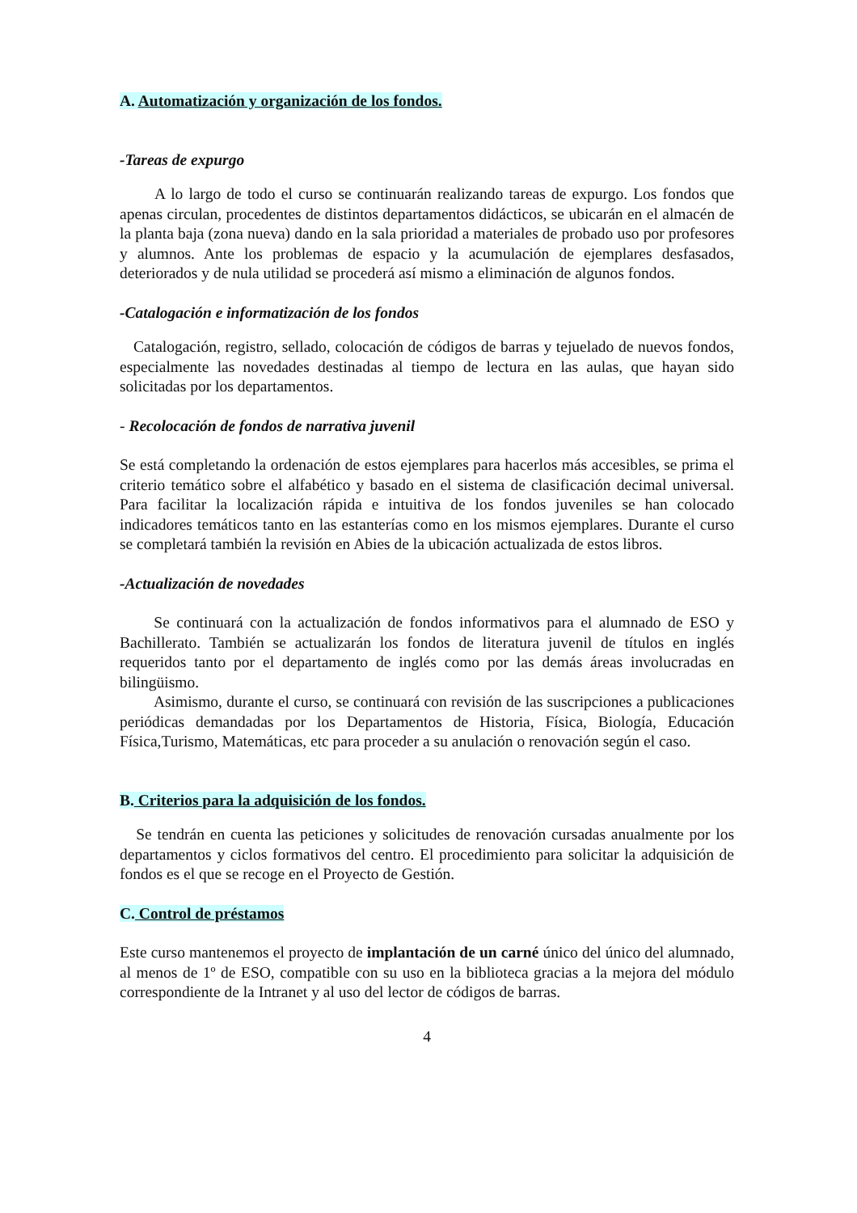A. Automatización y organización de los fondos.
-Tareas de expurgo
A lo largo de todo el curso se continuarán realizando tareas de expurgo. Los fondos que apenas circulan, procedentes de distintos departamentos didácticos, se ubicarán en el almacén de la planta baja (zona nueva) dando en la sala prioridad a materiales de probado uso por profesores y alumnos. Ante los problemas de espacio y la acumulación de ejemplares desfasados, deteriorados y de nula utilidad se procederá así mismo a eliminación de algunos fondos.
-Catalogación e informatización de los fondos
Catalogación, registro, sellado, colocación de códigos de barras y tejuelado de nuevos fondos, especialmente las novedades destinadas al tiempo de lectura en las aulas, que hayan sido solicitadas por los departamentos.
- Recolocación de fondos de narrativa juvenil
Se está completando la ordenación de estos ejemplares para hacerlos más accesibles, se prima el criterio temático sobre el alfabético y basado en el sistema de clasificación decimal universal. Para facilitar la localización rápida e intuitiva de los fondos juveniles se han colocado indicadores temáticos tanto en las estanterías como en los mismos ejemplares. Durante el curso se completará también la revisión en Abies de la ubicación actualizada de estos libros.
-Actualización de novedades
Se continuará con la actualización de fondos informativos para el alumnado de ESO y Bachillerato. También se actualizarán los fondos de literatura juvenil de títulos en inglés requeridos tanto por el departamento de inglés como por las demás áreas involucradas en bilingüismo.
Asimismo, durante el curso, se continuará con revisión de las suscripciones a publicaciones periódicas demandadas por los Departamentos de Historia, Física, Biología, Educación Física,Turismo, Matemáticas, etc para proceder a su anulación o renovación según el caso.
B. Criterios para la adquisición de los fondos.
Se tendrán en cuenta las peticiones y solicitudes de renovación cursadas anualmente por los departamentos y ciclos formativos del centro. El procedimiento para solicitar la adquisición de fondos es el que se recoge en el Proyecto de Gestión.
C. Control de préstamos
Este curso mantenemos el proyecto de implantación de un carné único del único del alumnado, al menos de 1º de ESO, compatible con su uso en la biblioteca gracias a la mejora del módulo correspondiente de la Intranet y al uso del lector de códigos de barras.
4